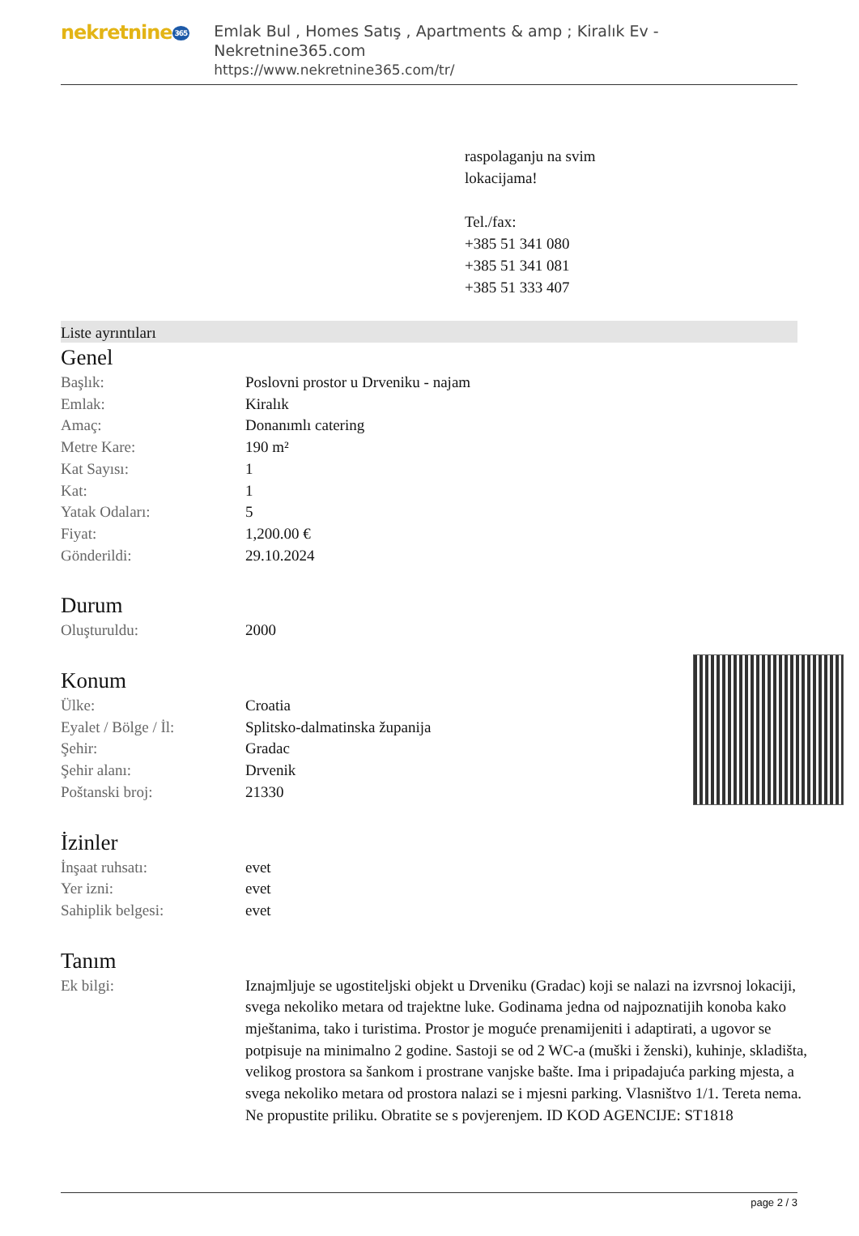nekretnine 365
Emlak Bul , Homes Satış , Apartments & amp ; Kiralık Ev - Nekretnine365.com
https://www.nekretnine365.com/tr/
raspolaganju na svim
lokacijama!
Tel./fax:
+385 51 341 080
+385 51 341 081
+385 51 333 407
Liste ayrıntıları
Genel
| Başlık: | Poslovni prostor u Drveniku - najam |
| Emlak: | Kiralık |
| Amaç: | Donanımlı catering |
| Metre Kare: | 190 m² |
| Kat Sayısı: | 1 |
| Kat: | 1 |
| Yatak Odaları: | 5 |
| Fiyat: | 1,200.00 € |
| Gönderildi: | 29.10.2024 |
Durum
| Oluşturuldu: | 2000 |
Konum
| Ülke: | Croatia |
| Eyalet / Bölge / İl: | Splitsko-dalmatinska županija |
| Şehir: | Gradac |
| Şehir alanı: | Drvenik |
| Poštanski broj: | 21330 |
İzinler
| İnşaat ruhsatı: | evet |
| Yer izni: | evet |
| Sahiplik belgesi: | evet |
Tanım
| Ek bilgi: | Iznajmljuje se ugostiteljski objekt u Drveniku (Gradac) koji se nalazi na izvrsnoj lokaciji, svega nekoliko metara od trajektne luke. Godinama jedna od najpoznatijih konoba kako mještanima, tako i turistima. Prostor je moguće prenamijeniti i adaptirati, a ugovor se potpisuje na minimalno 2 godine. Sastoji se od 2 WC-a (muški i ženski), kuhinje, skladišta, velikog prostora sa šankom i prostrane vanjske bašte. Ima i pripadajuća parking mjesta, a svega nekoliko metara od prostora nalazi se i mjesni parking. Vlasništvo 1/1. Tereta nema. Ne propustite priliku. Obratite se s povjerenjem. ID KOD AGENCIJE: ST1818 |
page 2 / 3